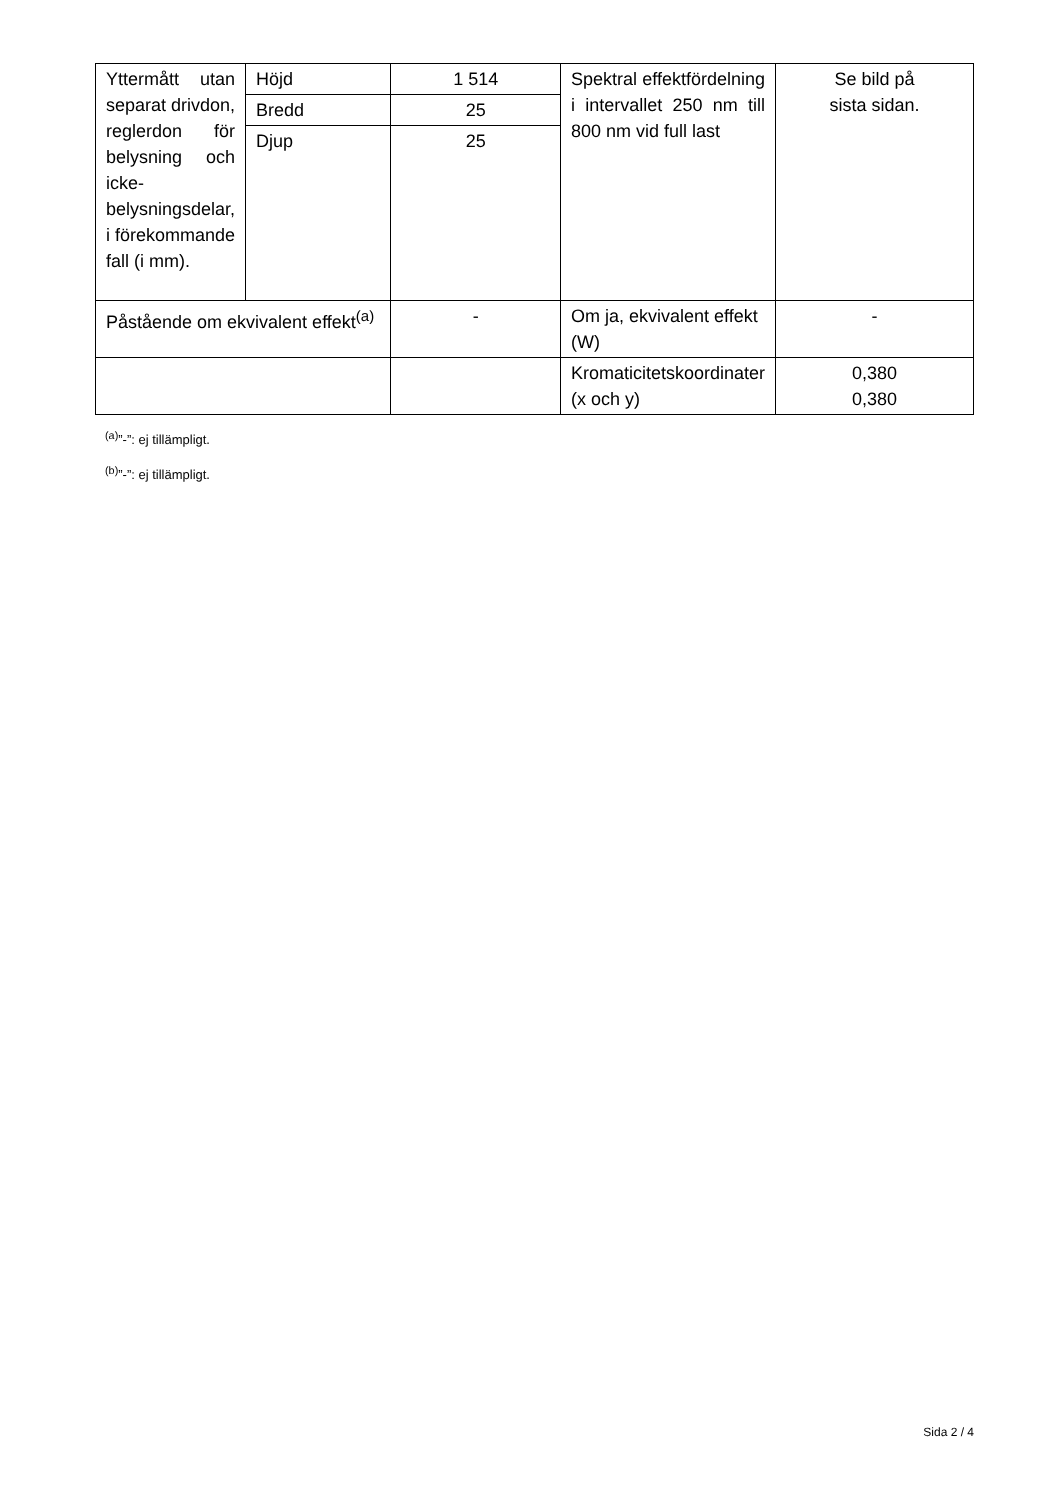| Yttermått utan separat drivdon, reglerdon för belysning och icke-belysningsdelar, i förekommande fall (i mm). | Höjd | 1 514 | Spektral effektfördelning i intervallet 250 nm till 800 nm vid full last | Se bild på sista sidan. |
| | Bredd | 25 | | |
| | Djup | 25 | | |
| Påstående om ekvivalent effekt<sup>(a)</sup> | | - | Om ja, ekvivalent effekt (W) | - |
| | | | Kromaticitetskoordinater (x och y) | 0,380 0,380 |
<sup>(a)</sup>”-”: ej tillämpligt.
<sup>(b)</sup>”-”: ej tillämpligt.
Sida 2 / 4